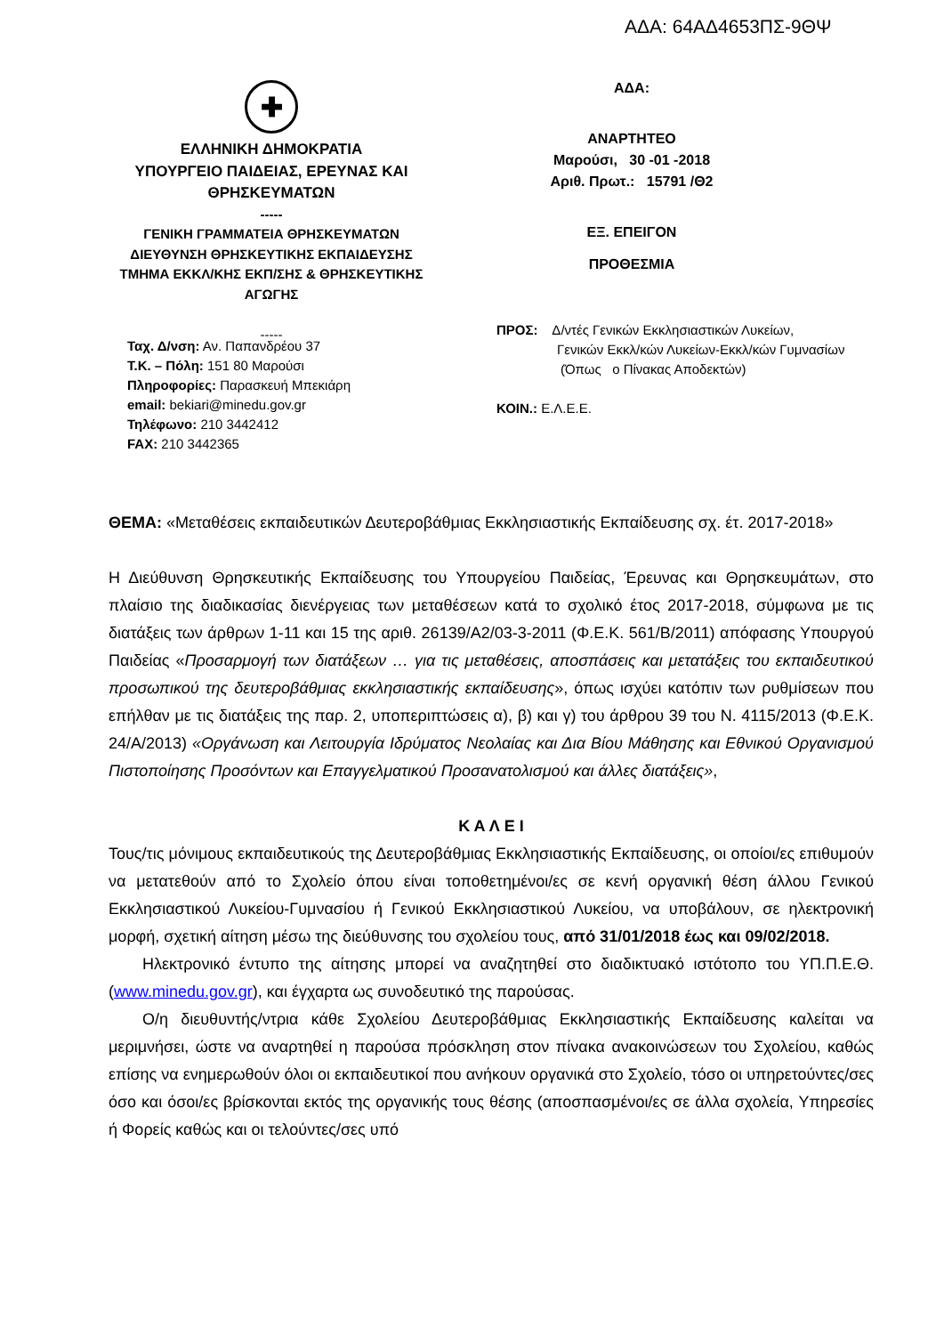ΑΔΑ: 64ΑΔ4653ΠΣ-9ΘΨ
✚
ΕΛΛΗΝΙΚΗ ΔΗΜΟΚΡΑΤΙΑ
ΥΠΟΥΡΓΕΙΟ ΠΑΙΔΕΙΑΣ, ΕΡΕΥΝΑΣ ΚΑΙ
ΘΡΗΣΚΕΥΜΑΤΩΝ
-----
ΓΕΝΙΚΗ ΓΡΑΜΜΑΤΕΙΑ ΘΡΗΣΚΕΥΜΑΤΩΝ
ΔΙΕΥΘΥΝΣΗ ΘΡΗΣΚΕΥΤΙΚΗΣ ΕΚΠΑΙΔΕΥΣΗΣ
ΤΜΗΜΑ ΕΚΚΛ/ΚΗΣ ΕΚΠ/ΣΗΣ & ΘΡΗΣΚΕΥΤΙΚΗΣ
ΑΓΩΓΗΣ
-----
Ταχ. Δ/νση: Αν. Παπανδρέου 37
Τ.Κ. – Πόλη: 151 80 Μαρούσι
Πληροφορίες: Παρασκευή Μπεκιάρη
email: bekiari@minedu.gov.gr
Τηλέφωνο: 210 3442412
FAX: 210 3442365
ΑΔΑ:
ΑΝΑΡΤΗΤΕΟ
Μαρούσι, 30 -01 -2018
Αριθ. Πρωτ.: 15791 /Θ2
ΕΞ. ΕΠΕΙΓΟΝ
ΠΡΟΘΕΣΜΙΑ
ΠΡΟΣ: Δ/ντές Γενικών Εκκλησιαστικών Λυκείων,
Γενικών Εκκλ/κών Λυκείων-Εκκλ/κών Γυμνασίων
(Όπως ο Πίνακας Αποδεκτών)
ΚΟΙΝ.: Ε.Λ.Ε.Ε.
ΘΕΜΑ: «Μεταθέσεις εκπαιδευτικών Δευτεροβάθμιας Εκκλησιαστικής Εκπαίδευσης σχ. έτ. 2017-2018»
Η Διεύθυνση Θρησκευτικής Εκπαίδευσης του Υπουργείου Παιδείας, Έρευνας και Θρησκευμάτων, στο πλαίσιο της διαδικασίας διενέργειας των μεταθέσεων κατά το σχολικό έτος 2017-2018, σύμφωνα με τις διατάξεις των άρθρων 1-11 και 15 της αριθ. 26139/Α2/03-3-2011 (Φ.Ε.Κ. 561/Β/2011) απόφασης Υπουργού Παιδείας «Προσαρμογή των διατάξεων … για τις μεταθέσεις, αποσπάσεις και μετατάξεις του εκπαιδευτικού προσωπικού της δευτεροβάθμιας εκκλησιαστικής εκπαίδευσης», όπως ισχύει κατόπιν των ρυθμίσεων που επήλθαν με τις διατάξεις της παρ. 2, υποπεριπτώσεις α), β) και γ) του άρθρου 39 του Ν. 4115/2013 (Φ.Ε.Κ. 24/Α/2013) «Οργάνωση και Λειτουργία Ιδρύματος Νεολαίας και Δια Βίου Μάθησης και Εθνικού Οργανισμού Πιστοποίησης Προσόντων και Επαγγελματικού Προσανατολισμού και άλλες διατάξεις»,
Κ Α Λ Ε Ι
Τους/τις μόνιμους εκπαιδευτικούς της Δευτεροβάθμιας Εκκλησιαστικής Εκπαίδευσης, οι οποίοι/ες επιθυμούν να μετατεθούν από το Σχολείο όπου είναι τοποθετημένοι/ες σε κενή οργανική θέση άλλου Γενικού Εκκλησιαστικού Λυκείου-Γυμνασίου ή Γενικού Εκκλησιαστικού Λυκείου, να υποβάλουν, σε ηλεκτρονική μορφή, σχετική αίτηση μέσω της διεύθυνσης του σχολείου τους, από 31/01/2018 έως και 09/02/2018.
Ηλεκτρονικό έντυπο της αίτησης μπορεί να αναζητηθεί στο διαδικτυακό ιστότοπο του ΥΠ.Π.Ε.Θ. (www.minedu.gov.gr), και έγχαρτα ως συνοδευτικό της παρούσας.
Ο/η διευθυντής/ντρια κάθε Σχολείου Δευτεροβάθμιας Εκκλησιαστικής Εκπαίδευσης καλείται να μεριμνήσει, ώστε να αναρτηθεί η παρούσα πρόσκληση στον πίνακα ανακοινώσεων του Σχολείου, καθώς επίσης να ενημερωθούν όλοι οι εκπαιδευτικοί που ανήκουν οργανικά στο Σχολείο, τόσο οι υπηρετούντες/σες όσο και όσοι/ες βρίσκονται εκτός της οργανικής τους θέσης (αποσπασμένοι/ες σε άλλα σχολεία, Υπηρεσίες ή Φορείς καθώς και οι τελούντες/σες υπό